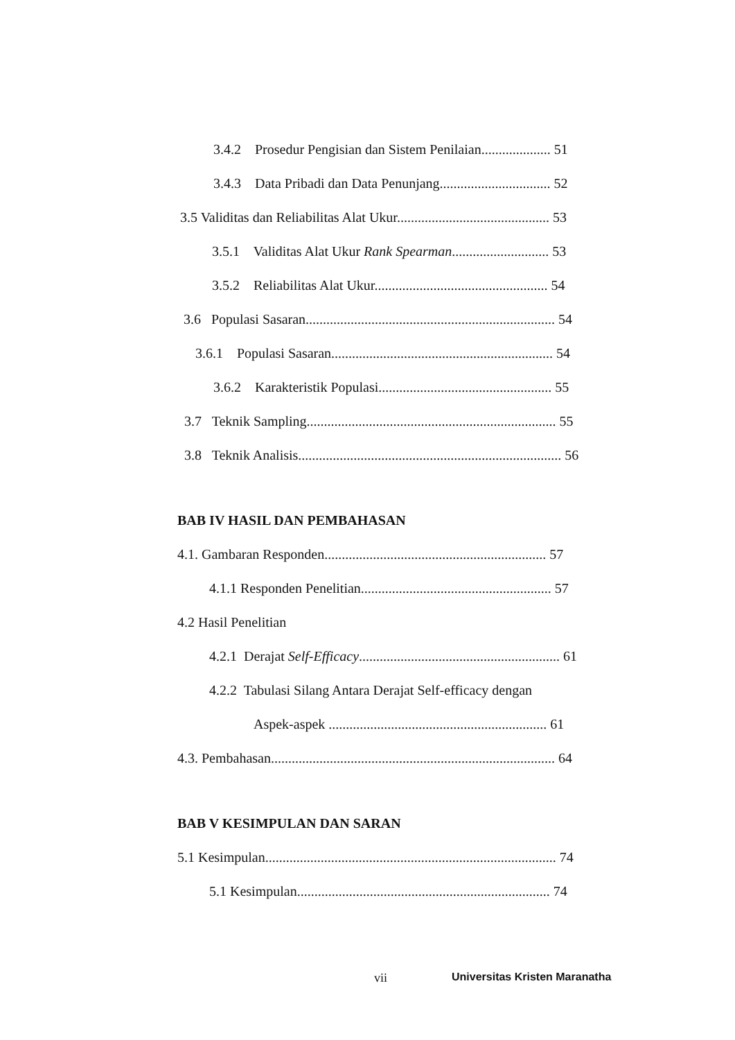3.4.2 Prosedur Pengisian dan Sistem Penilaian.................... 51
3.4.3 Data Pribadi dan Data Penunjang................................ 52
3.5 Validitas dan Reliabilitas Alat Ukur............................................ 53
3.5.1 Validitas Alat Ukur Rank Spearman............................ 53
3.5.2 Reliabilitas Alat Ukur.................................................. 54
3.6 Populasi Sasaran........................................................................ 54
3.6.1 Populasi Sasaran................................................................ 54
3.6.2 Karakteristik Populasi.................................................. 55
3.7 Teknik Sampling........................................................................ 55
3.8 Teknik Analisis............................................................................ 56
BAB IV HASIL DAN PEMBAHASAN
4.1. Gambaran Responden................................................................ 57
4.1.1 Responden Penelitian....................................................... 57
4.2 Hasil Penelitian
4.2.1 Derajat Self-Efficacy.......................................................... 61
4.2.2 Tabulasi Silang Antara Derajat Self-efficacy dengan
Aspek-aspek ............................................................... 61
4.3. Pembahasan.................................................................................. 64
BAB V KESIMPULAN DAN SARAN
5.1 Kesimpulan.................................................................................... 74
5.1 Kesimpulan......................................................................... 74
vii Universitas Kristen Maranatha